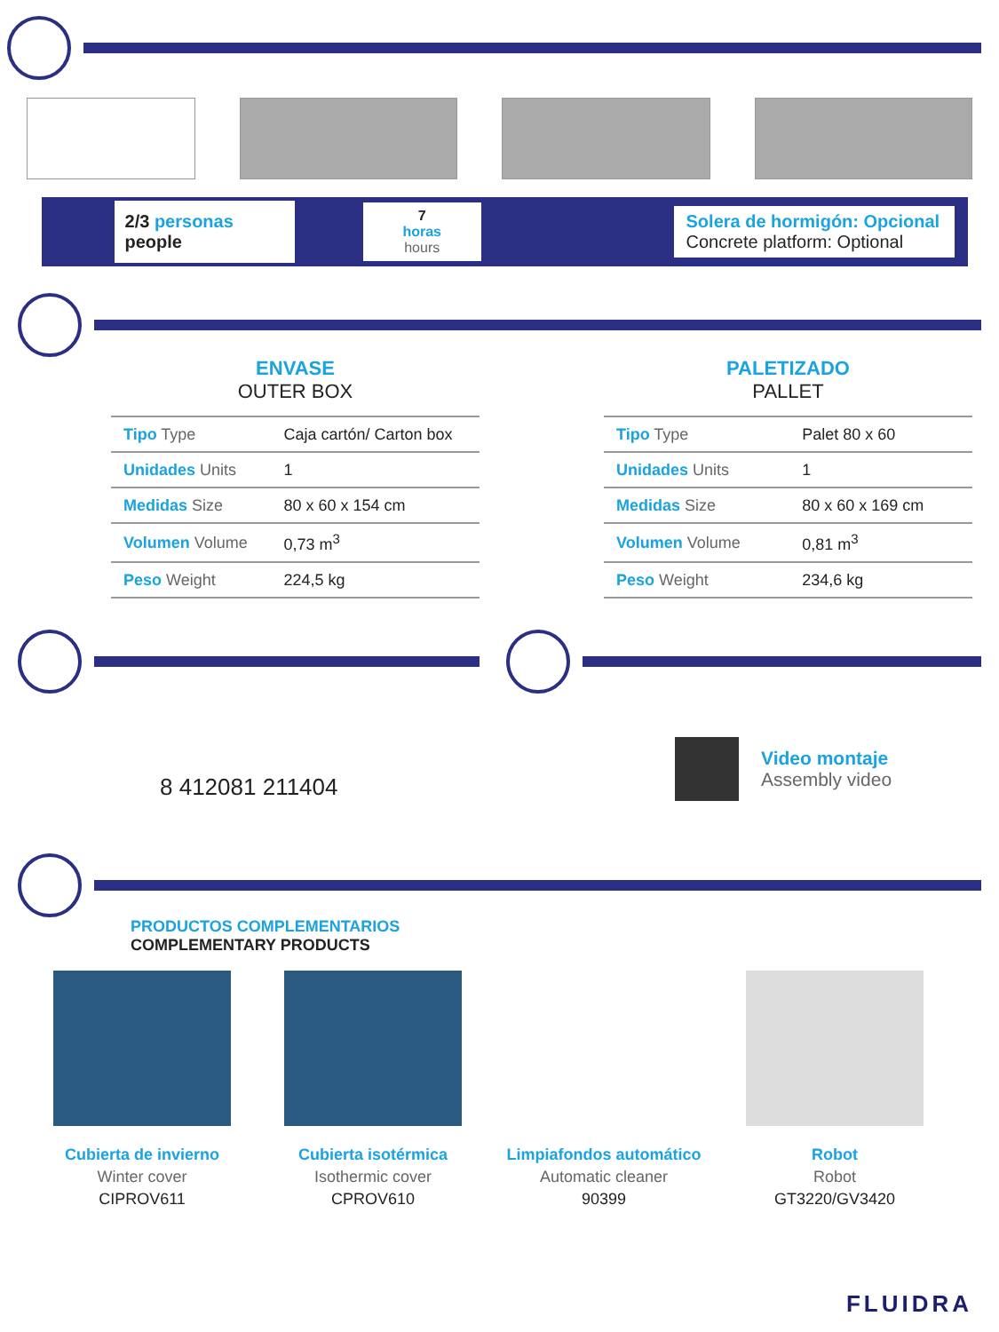2/3 personas people
7 horas
hours
Solera de hormigón: Opcional
Concrete platform: Optional
ENVASE
OUTER BOX
| Tipo Type | Caja cartón/ Carton box |
| Unidades Units | 1 |
| Medidas Size | 80 x 60 x 154 cm |
| Volumen Volume | 0,73 m<sup>3</sup> |
| Peso Weight | 224,5 kg |
PALETIZADO
PALLET
| Tipo Type | Palet 80 x 60 |
| Unidades Units | 1 |
| Medidas Size | 80 x 60 x 169 cm |
| Volumen Volume | 0,81 m<sup>3</sup> |
| Peso Weight | 234,6 kg |
8 412081 211404
Video montaje
Assembly video
PRODUCTOS COMPLEMENTARIOS
COMPLEMENTARY PRODUCTS
Cubierta de invierno
Winter cover
CIPROV611
Cubierta isotérmica
Isothermic cover
CPROV610
Limpiafondos automático
Automatic cleaner
90399
Robot
Robot
GT3220/GV3420
FLUIDRA